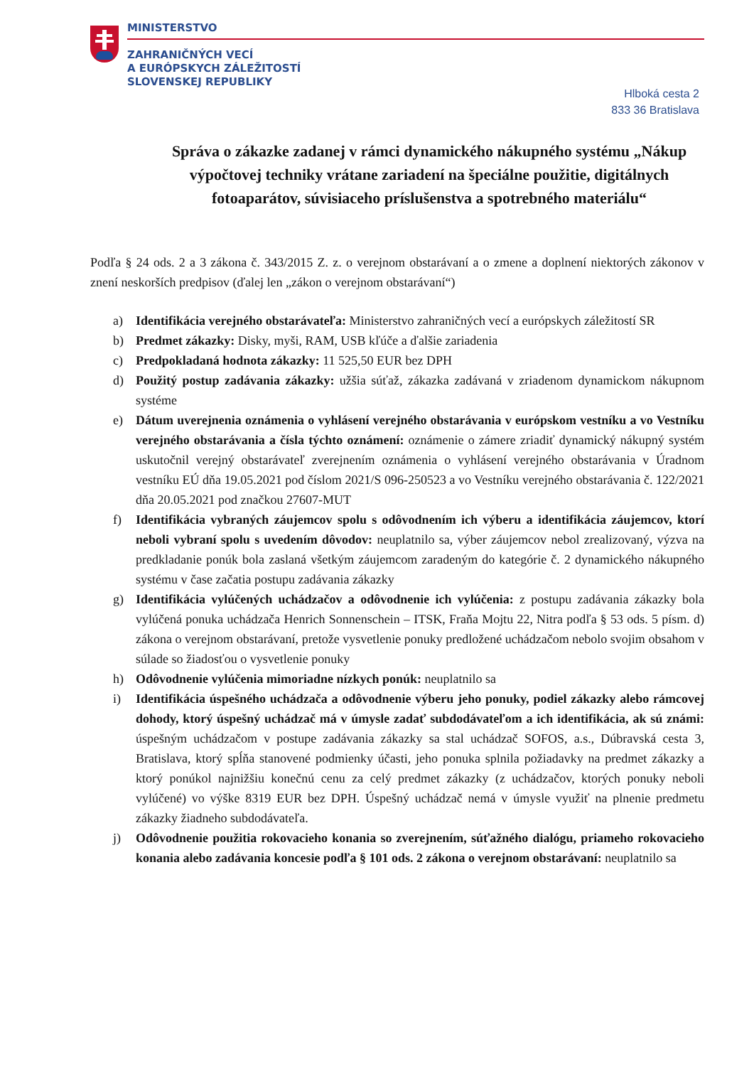MINISTERSTVO
ZAHRANIČNÝCH VECÍ
A EURÓPSKYCH ZÁLEŽITOSTÍ
SLOVENSKEJ REPUBLIKY
Hlboká cesta 2
833 36 Bratislava
Správa o zákazke zadanej v rámci dynamického nákupného systému „Nákup výpočtovej techniky vrátane zariadení na špeciálne použitie, digitálnych fotoaparátov, súvisiaceho príslušenstva a spotrebného materiálu“
Podľa § 24 ods. 2 a 3 zákona č. 343/2015 Z. z. o verejnom obstarávaní a o zmene a doplnení niektorých zákonov v znení neskorších predpisov (ďalej len „zákon o verejnom obstarávaní“)
a) Identifikácia verejného obstarávateľa: Ministerstvo zahraničných vecí a európskych záležitostí SR
b) Predmet zákazky: Disky, myši, RAM, USB kľúče a ďalšie zariadenia
c) Predpokladaná hodnota zákazky: 11 525,50 EUR bez DPH
d) Použitý postup zadávania zákazky: užšia súťaž, zákazka zadávaná v zriadenom dynamickom nákupnom systéme
e) Dátum uverejnenia oznámenia o vyhlásení verejného obstarávania v európskom vestníku a vo Vestníku verejného obstarávania a čísla týchto oznámení: oznámenie o zámere zriadiť dynamický nákupný systém uskutočnil verejný obstarávateľ zverejnením oznámenia o vyhlásení verejného obstarávania v Úradnom vestníku EÚ dňa 19.05.2021 pod číslom 2021/S 096-250523 a vo Vestníku verejného obstarávania č. 122/2021 dňa 20.05.2021 pod značkou 27607-MUT
f) Identifikácia vybraných záujemcov spolu s odôvodnením ich výberu a identifikácia záujemcov, ktorí neboli vybraní spolu s uvedením dôvodov: neuplatnilo sa, výber záujemcov nebol zrealizovaný, výzva na predkladanie ponúk bola zaslaná všetkým záujemcom zaradeným do kategórie č. 2 dynamického nákupného systému v čase začatia postupu zadávania zákazky
g) Identifikácia vylúčených uchádzačov a odôvodnenie ich vylúčenia: z postupu zadávania zákazky bola vylúčená ponuka uchádzača Henrich Sonnenschein – ITSK, Fraňa Mojtu 22, Nitra podľa § 53 ods. 5 písm. d) zákona o verejnom obstarávaní, pretože vysvetlenie ponuky predložené uchádzačom nebolo svojim obsahom v súlade so žiadosťou o vysvetlenie ponuky
h) Odôvodnenie vylúčenia mimoriadne nízkych ponúk: neuplatnilo sa
i) Identifikácia úspešného uchádzača a odôvodnenie výberu jeho ponuky, podiel zákazky alebo rámcovej dohody, ktorý úspešný uchádzač má v úmysle zadať subdodávateľom a ich identifikácia, ak sú známi: úspešným uchádzačom v postupe zadávania zákazky sa stal uchádzač SOFOS, a.s., Dúbravská cesta 3, Bratislava, ktorý spĺňa stanovené podmienky účasti, jeho ponuka splnila požiadavky na predmet zákazky a ktorý ponúkol najnižšiu konečnú cenu za celý predmet zákazky (z uchádzačov, ktorých ponuky neboli vylúčené) vo výške 8319 EUR bez DPH. Úspešný uchádzač nemá v úmysle využiť na plnenie predmetu zákazky žiadneho subdodávateľa.
j) Odôvodnenie použitia rokovacieho konania so zverejnením, súťažného dialógu, priameho rokovacieho konania alebo zadávania koncesie podľa § 101 ods. 2 zákona o verejnom obstarávaní: neuplatnilo sa